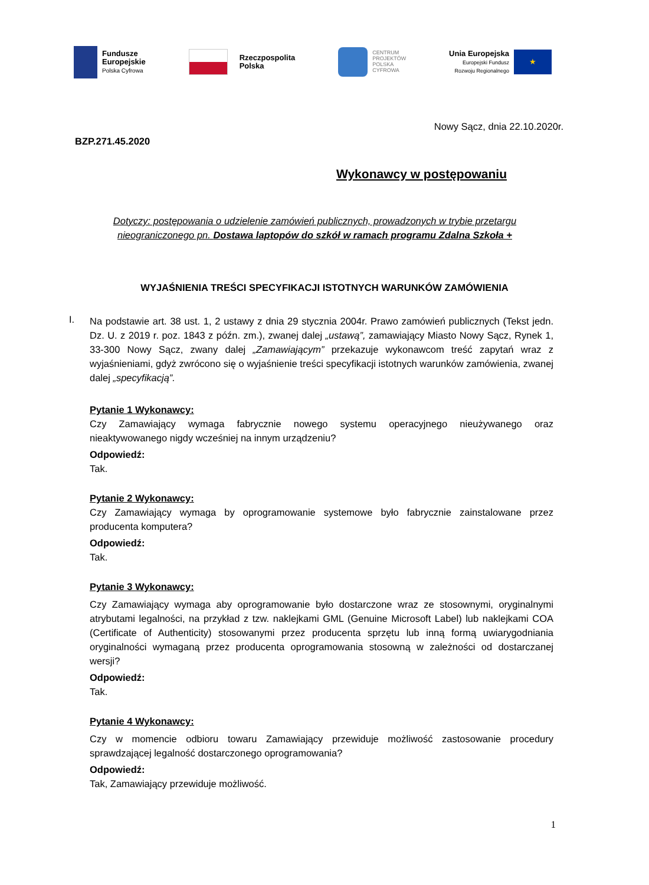Fundusze
Europejskie
Polska Cyfrowa
Rzeczpospolita
Polska
CENTRUM
PROJEKTÓW
POLSKA
CYFROWA
Unia Europejska
Europejski Fundusz
Rozwoju Regionalnego
★
Nowy Sącz, dnia 22.10.2020r.
BZP.271.45.2020
Wykonawcy w postępowaniu
Dotyczy: postępowania o udzielenie zamówień publicznych, prowadzonych w trybie przetargu nieograniczonego pn. Dostawa laptopów do szkół w ramach programu Zdalna Szkoła +
WYJAŚNIENIA TREŚCI SPECYFIKACJI ISTOTNYCH WARUNKÓW ZAMÓWIENIA
I.
Na podstawie art. 38 ust. 1, 2 ustawy z dnia 29 stycznia 2004r. Prawo zamówień publicznych (Tekst jedn. Dz. U. z 2019 r. poz. 1843 z późn. zm.), zwanej dalej „ustawą”, zamawiający Miasto Nowy Sącz, Rynek 1, 33-300 Nowy Sącz, zwany dalej „Zamawiającym” przekazuje wykonawcom treść zapytań wraz z wyjaśnieniami, gdyż zwrócono się o wyjaśnienie treści specyfikacji istotnych warunków zamówienia, zwanej dalej „specyfikacją”.
Pytanie 1 Wykonawcy:
Czy Zamawiający wymaga fabrycznie nowego systemu operacyjnego nieużywanego oraz nieaktywowanego nigdy wcześniej na innym urządzeniu?
Odpowiedź:
Tak.
Pytanie 2 Wykonawcy:
Czy Zamawiający wymaga by oprogramowanie systemowe było fabrycznie zainstalowane przez producenta komputera?
Odpowiedź:
Tak.
Pytanie 3 Wykonawcy:
Czy Zamawiający wymaga aby oprogramowanie było dostarczone wraz ze stosownymi, oryginalnymi atrybutami legalności, na przykład z tzw. naklejkami GML (Genuine Microsoft Label) lub naklejkami COA (Certificate of Authenticity) stosowanymi przez producenta sprzętu lub inną formą uwiarygodniania oryginalności wymaganą przez producenta oprogramowania stosowną w zależności od dostarczanej wersji?
Odpowiedź:
Tak.
Pytanie 4 Wykonawcy:
Czy w momencie odbioru towaru Zamawiający przewiduje możliwość zastosowanie procedury sprawdzającej legalność dostarczonego oprogramowania?
Odpowiedź:
Tak, Zamawiający przewiduje możliwość.
1